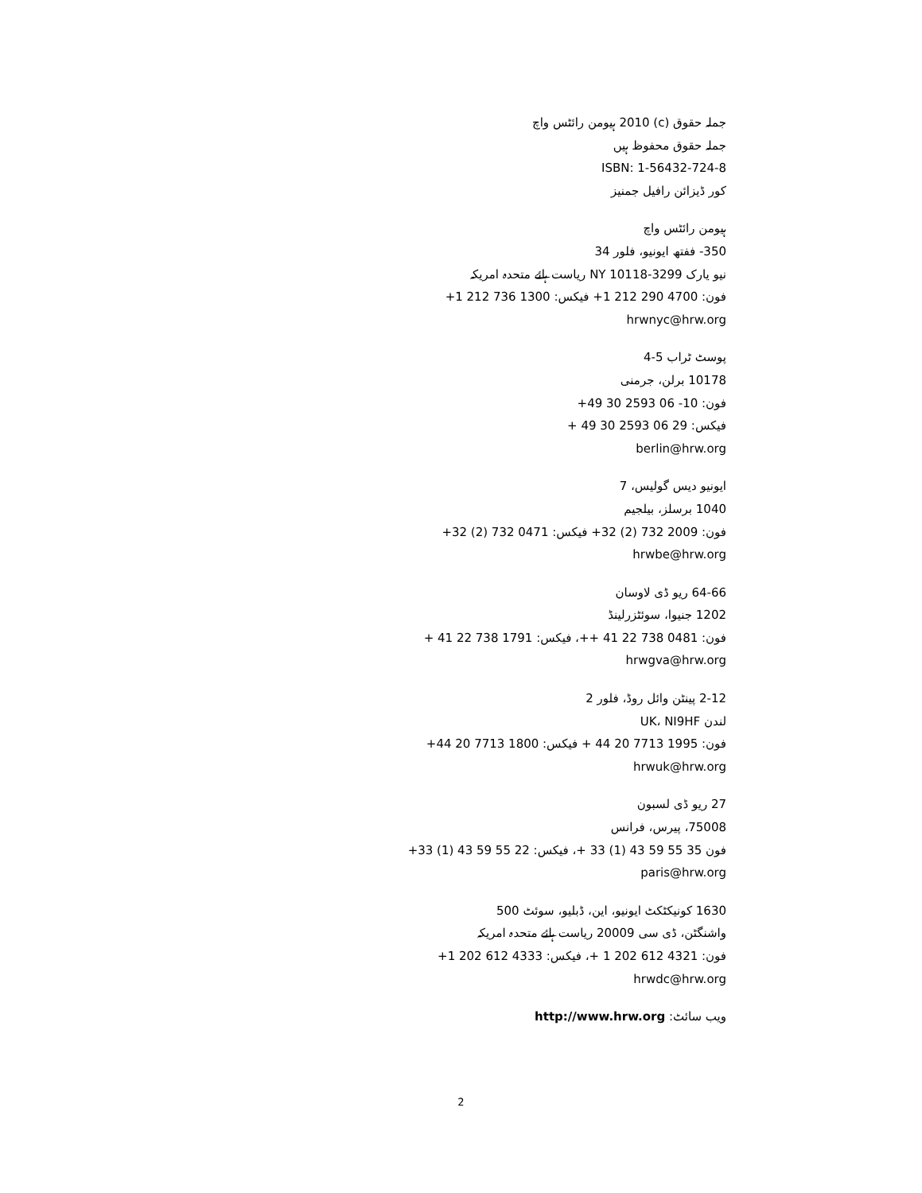جملہ حقوق (c) 2010 ہیومن رائٹس واچ
جملہ حقوق محفوظ ہیں
ISBN: 1-56432-724-8
کور ڈیزائن رافیل جمنیز
ہیومن رائٹس واچ
350- ففتھ ایونیو، فلور 34
نیو یارک NY 10118-3299 ریاست ہائے متحدہ امریکہ
فون: 4700 290 212 1+ فیکس: 1300 736 212 1+
hrwnyc@hrw.org
پوسٹ ٹراب 5-4
10178 برلن، جرمنی
فون: 10- 06 2593 30 49+
فیکس: 29 06 2593 30 49 +
berlin@hrw.org
ایونیو دیس گولیس، 7
1040 برسلز، بیلجیم
فون: 2009 732 (2) 32+ فیکس: 0471 732 (2) 32+
hrwbe@hrw.org
64-66 ریو ڈی لاوسان
1202 جنیوا، سوئٹزرلینڈ
فون: 0481 738 22 41 ++، فیکس: 1791 738 22 41 +
hrwgva@hrw.org
2-12 پینٹن وائل روڈ، فلور 2
لندن UK، NI9HF
فون: 1995 7713 20 44 + فیکس: 1800 7713 20 44+
hrwuk@hrw.org
27 ریو ڈی لسبون
75008، پیرس، فرانس
فون 35 55 59 43 (1) 33 +، فیکس: 22 55 59 43 (1) 33+
paris@hrw.org
1630 کونیکٹکٹ ایونیو، این، ڈبلیو، سوئٹ 500
واشنگٹن، ڈی سی 20009 ریاست ہائے متحدہ امریکہ
فون: 4321 612 202 1 +، فیکس: 4333 612 202 1+
hrwdc@hrw.org
ویب سائٹ: http://www.hrw.org
2